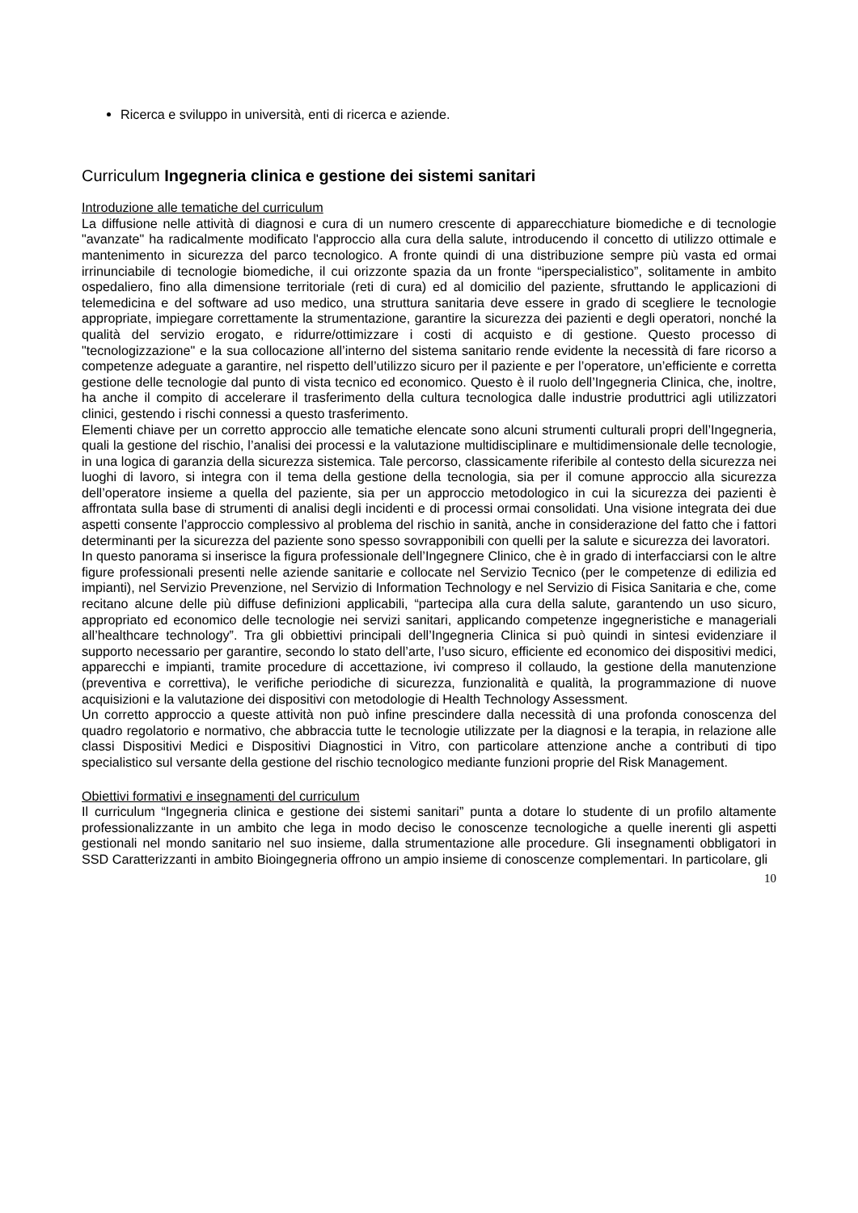Ricerca e sviluppo in università, enti di ricerca e aziende.
Curriculum Ingegneria clinica e gestione dei sistemi sanitari
Introduzione alle tematiche del curriculum
La diffusione nelle attività di diagnosi e cura di un numero crescente di apparecchiature biomediche e di tecnologie "avanzate" ha radicalmente modificato l'approccio alla cura della salute, introducendo il concetto di utilizzo ottimale e mantenimento in sicurezza del parco tecnologico. A fronte quindi di una distribuzione sempre più vasta ed ormai irrinunciabile di tecnologie biomediche, il cui orizzonte spazia da un fronte “iperspecialistico”, solitamente in ambito ospedaliero, fino alla dimensione territoriale (reti di cura) ed al domicilio del paziente, sfruttando le applicazioni di telemedicina e del software ad uso medico, una struttura sanitaria deve essere in grado di scegliere le tecnologie appropriate, impiegare correttamente la strumentazione, garantire la sicurezza dei pazienti e degli operatori, nonché la qualità del servizio erogato, e ridurre/ottimizzare i costi di acquisto e di gestione. Questo processo di "tecnologizzazione" e la sua collocazione all’interno del sistema sanitario rende evidente la necessità di fare ricorso a competenze adeguate a garantire, nel rispetto dell’utilizzo sicuro per il paziente e per l’operatore, un’efficiente e corretta gestione delle tecnologie dal punto di vista tecnico ed economico. Questo è il ruolo dell’Ingegneria Clinica, che, inoltre, ha anche il compito di accelerare il trasferimento della cultura tecnologica dalle industrie produttrici agli utilizzatori clinici, gestendo i rischi connessi a questo trasferimento.
Elementi chiave per un corretto approccio alle tematiche elencate sono alcuni strumenti culturali propri dell’Ingegneria, quali la gestione del rischio, l’analisi dei processi e la valutazione multidisciplinare e multidimensionale delle tecnologie, in una logica di garanzia della sicurezza sistemica. Tale percorso, classicamente riferibile al contesto della sicurezza nei luoghi di lavoro, si integra con il tema della gestione della tecnologia, sia per il comune approccio alla sicurezza dell’operatore insieme a quella del paziente, sia per un approccio metodologico in cui la sicurezza dei pazienti è affrontata sulla base di strumenti di analisi degli incidenti e di processi ormai consolidati. Una visione integrata dei due aspetti consente l’approccio complessivo al problema del rischio in sanità, anche in considerazione del fatto che i fattori determinanti per la sicurezza del paziente sono spesso sovrapponibili con quelli per la salute e sicurezza dei lavoratori.
In questo panorama si inserisce la figura professionale dell’Ingegnere Clinico, che è in grado di interfacciarsi con le altre figure professionali presenti nelle aziende sanitarie e collocate nel Servizio Tecnico (per le competenze di edilizia ed impianti), nel Servizio Prevenzione, nel Servizio di Information Technology e nel Servizio di Fisica Sanitaria e che, come recitano alcune delle più diffuse definizioni applicabili, “partecipa alla cura della salute, garantendo un uso sicuro, appropriato ed economico delle tecnologie nei servizi sanitari, applicando competenze ingegneristiche e manageriali all’healthcare technology”. Tra gli obbiettivi principali dell’Ingegneria Clinica si può quindi in sintesi evidenziare il supporto necessario per garantire, secondo lo stato dell’arte, l’uso sicuro, efficiente ed economico dei dispositivi medici, apparecchi e impianti, tramite procedure di accettazione, ivi compreso il collaudo, la gestione della manutenzione (preventiva e correttiva), le verifiche periodiche di sicurezza, funzionalità e qualità, la programmazione di nuove acquisizioni e la valutazione dei dispositivi con metodologie di Health Technology Assessment.
Un corretto approccio a queste attività non può infine prescindere dalla necessità di una profonda conoscenza del quadro regolatorio e normativo, che abbraccia tutte le tecnologie utilizzate per la diagnosi e la terapia, in relazione alle classi Dispositivi Medici e Dispositivi Diagnostici in Vitro, con particolare attenzione anche a contributi di tipo specialistico sul versante della gestione del rischio tecnologico mediante funzioni proprie del Risk Management.
Obiettivi formativi e insegnamenti del curriculum
Il curriculum “Ingegneria clinica e gestione dei sistemi sanitari” punta a dotare lo studente di un profilo altamente professionalizzante in un ambito che lega in modo deciso le conoscenze tecnologiche a quelle inerenti gli aspetti gestionali nel mondo sanitario nel suo insieme, dalla strumentazione alle procedure. Gli insegnamenti obbligatori in SSD Caratterizzanti in ambito Bioingegneria offrono un ampio insieme di conoscenze complementari. In particolare, gli
10